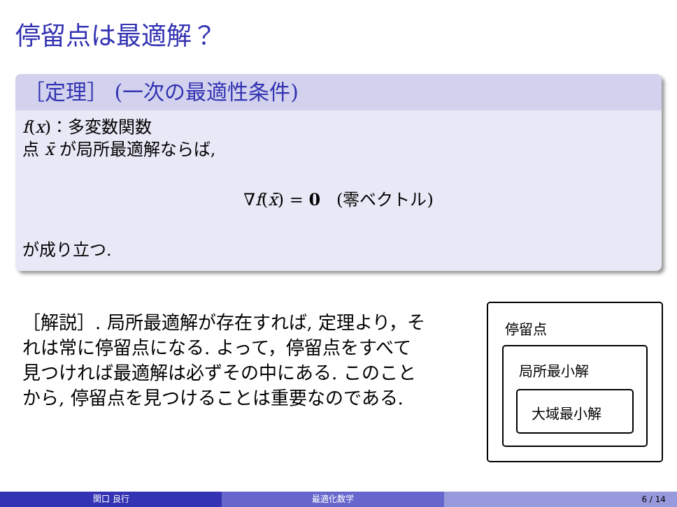停留点は最適解？
［定理］ (一次の最適性条件)
f(x)：多変数関数
点 x̄ が局所最適解ならば,
∇f(x̄) = 0 (零ベクトル)
が成り立つ.
［解説］. 局所最適解が存在すれば, 定理より，それは常に停留点になる. よって，停留点をすべて見つければ最適解は必ずその中にある. このことから, 停留点を見つけることは重要なのである.
停留点
局所最小解
大域最小解
関口 良行 最適化数学 6 / 14